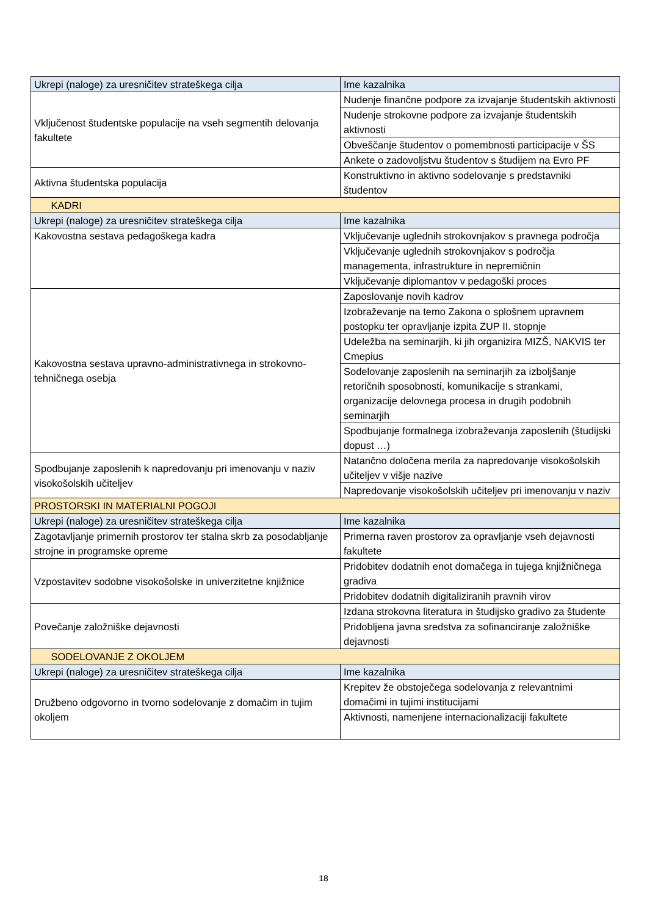| Ukrepi (naloge) za uresničitev strateškega cilja | Ime kazalnika |
| --- | --- |
| Vključenost študentske populacije na vseh segmentih delovanja fakultete | Nudenje finančne podpore za izvajanje študentskih aktivnosti |
| | Nudenje strokovne podpore za izvajanje študentskih aktivnosti |
| | Obveščanje študentov o pomembnosti participacije v ŠS |
| | Ankete o zadovoljstvu študentov s študijem na Evro PF |
| Aktivna študentska populacija | Konstruktivno in aktivno sodelovanje s predstavniki študentov |
| KADRI | |
| Ukrepi (naloge) za uresničitev strateškega cilja | Ime kazalnika |
| Kakovostna sestava pedagoškega kadra | Vključevanje uglednih strokovnjakov s pravnega področja |
| | Vključevanje uglednih strokovnjakov s področja managementa, infrastrukture in nepremičnin |
| | Vključevanje diplomantov v pedagoški proces |
| Kakovostna sestava upravno-administrativnega in strokovno-tehničnega osebja | Zaposlovanje novih kadrov |
| | Izobraževanje na temo Zakona o splošnem upravnem postopku ter opravljanje izpita ZUP II. stopnje |
| | Udeležba na seminarjih, ki jih organizira MIZŠ, NAKVIS ter Cmepius |
| | Sodelovanje zaposlenih na seminarjih za izboljšanje retoričnih sposobnosti, komunikacije s strankami, organizacije delovnega procesa in drugih podobnih seminarjih |
| | Spodbujanje formalnega izobraževanja zaposlenih (študijski dopust …) |
| Spodbujanje zaposlenih k napredovanju pri imenovanju v naziv visokošolskih učiteljev | Natančno določena merila za napredovanje visokošolskih učiteljev v višje nazive |
| | Napredovanje visokošolskih učiteljev pri imenovanju v naziv |
| PROSTORSKI IN MATERIALNI POGOJI | |
| Ukrepi (naloge) za uresničitev strateškega cilja | Ime kazalnika |
| Zagotavljanje primernih prostorov ter stalna skrb za posodabljanje strojne in programske opreme | Primerna raven prostorov za opravljanje vseh dejavnosti fakultete |
| Vzpostavitev sodobne visokošolske in univerzitetne knjižnice | Pridobitev dodatnih enot domačega in tujega knjižničnega gradiva |
| | Pridobitev dodatnih digitaliziranih pravnih virov |
| Povečanje založniške dejavnosti | Izdana strokovna literatura in študijsko gradivo za študente |
| | Pridobljena javna sredstva za sofinanciranje založniške dejavnosti |
| SODELOVANJE Z OKOLJEM | |
| Ukrepi (naloge) za uresničitev strateškega cilja | Ime kazalnika |
| Družbeno odgovorno in tvorno sodelovanje z domačim in tujim okoljem | Krepitev že obstoječega sodelovanja z relevantnimi domačimi in tujimi institucijami |
| | Aktivnosti, namenjene internacionalizaciji fakultete |
18